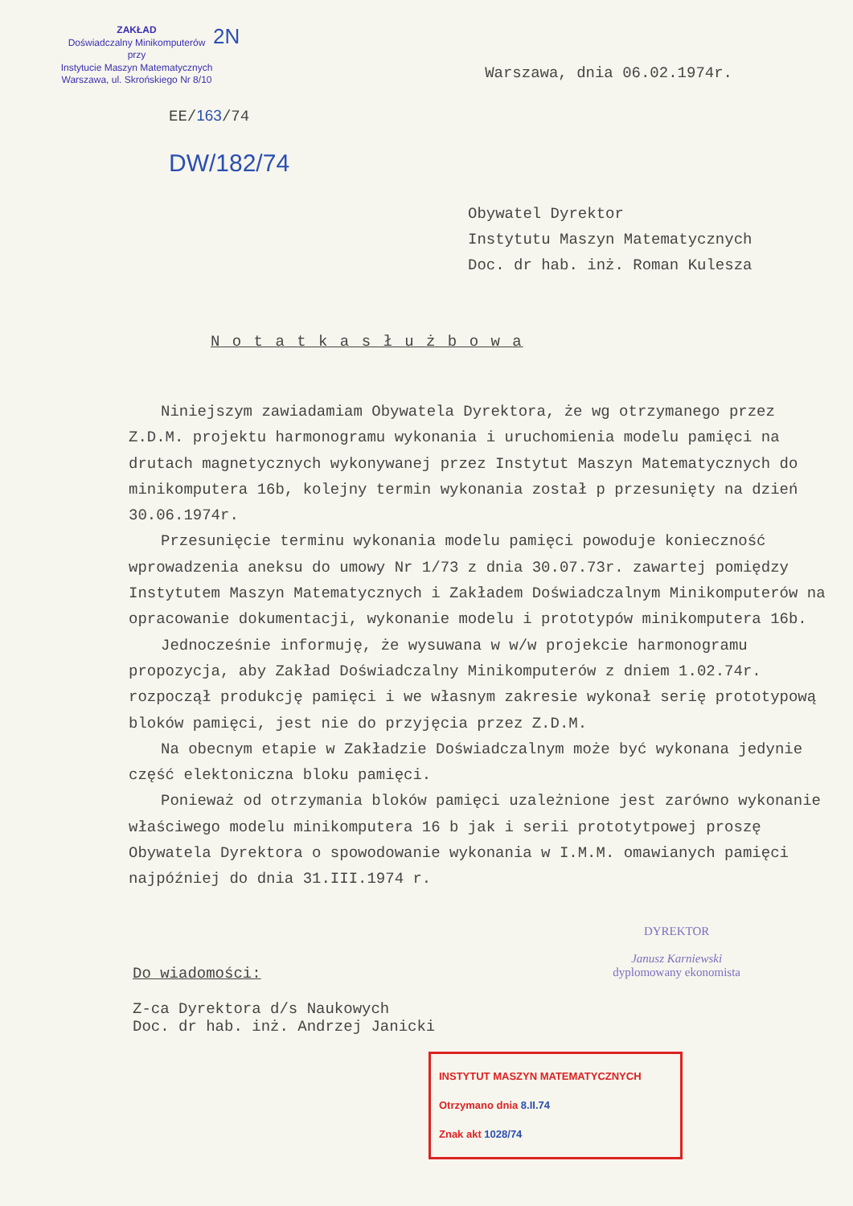ZAKŁAD
Doświadczalny Minikomputerów
przy
Instytucie Maszyn Matematycznych
Warszawa, ul. Skrońskiego Nr 8/10
EE/163/74
DW/182/74
2N
Warszawa, dnia 06.02.1974r.
Obywatel Dyrektor
Instytutu Maszyn Matematycznych
Doc. dr hab. inż. Roman Kulesza
N o t a t k a s ł u ż b o w a
Niniejszym zawiadamiam Obywatela Dyrektora, że wg otrzymanego przez Z.D.M. projektu harmonogramu wykonania i uruchomienia modelu pamięci na drutach magnetycznych wykonywanej przez Instytut Maszyn Matematycznych do minikomputera 16b, kolejny termin wykonania został p przesunięty na dzień 30.06.1974r.
Przesunięcie terminu wykonania modelu pamięci powoduje konieczność wprowadzenia aneksu do umowy Nr 1/73 z dnia 30.07.73r. zawartej pomiędzy Instytutem Maszyn Matematycznych i Zakładem Doświadczalnym Minikomputerów na opracowanie dokumentacji, wykonanie modelu i prototypów minikomputera 16b.
Jednocześnie informuję, że wysuwana w w/w projekcie harmonogramu propozycja, aby Zakład Doświadczalny Minikomputerów z dniem 1.02.74r. rozpoczął produkcję pamięci i we własnym zakresie wykonał serię prototypową bloków pamięci, jest nie do przyjęcia przez Z.D.M.
Na obecnym etapie w Zakładzie Doświadczalnym może być wykonana jedynie część elektoniczna bloku pamięci.
Ponieważ od otrzymania bloków pamięci uzależnione jest zarówno wykonanie właściwego modelu minikomputera 16 b jak i serii prototytpowej proszę Obywatela Dyrektora o spowodowanie wykonania w I.M.M. omawianych pamięci najpóźniej do dnia 31.III.1974 r.
Do wiadomości:
Z-ca Dyrektora d/s Naukowych
Doc. dr hab. inż. Andrzej Janicki
DYREKTOR
Janusz Karniewski
dyplomowany ekonomista
INSTYTUT MASZYN MATEMATYCZNYCH
Otrzymano dnia 8.II.74
Znak akt 1028/74